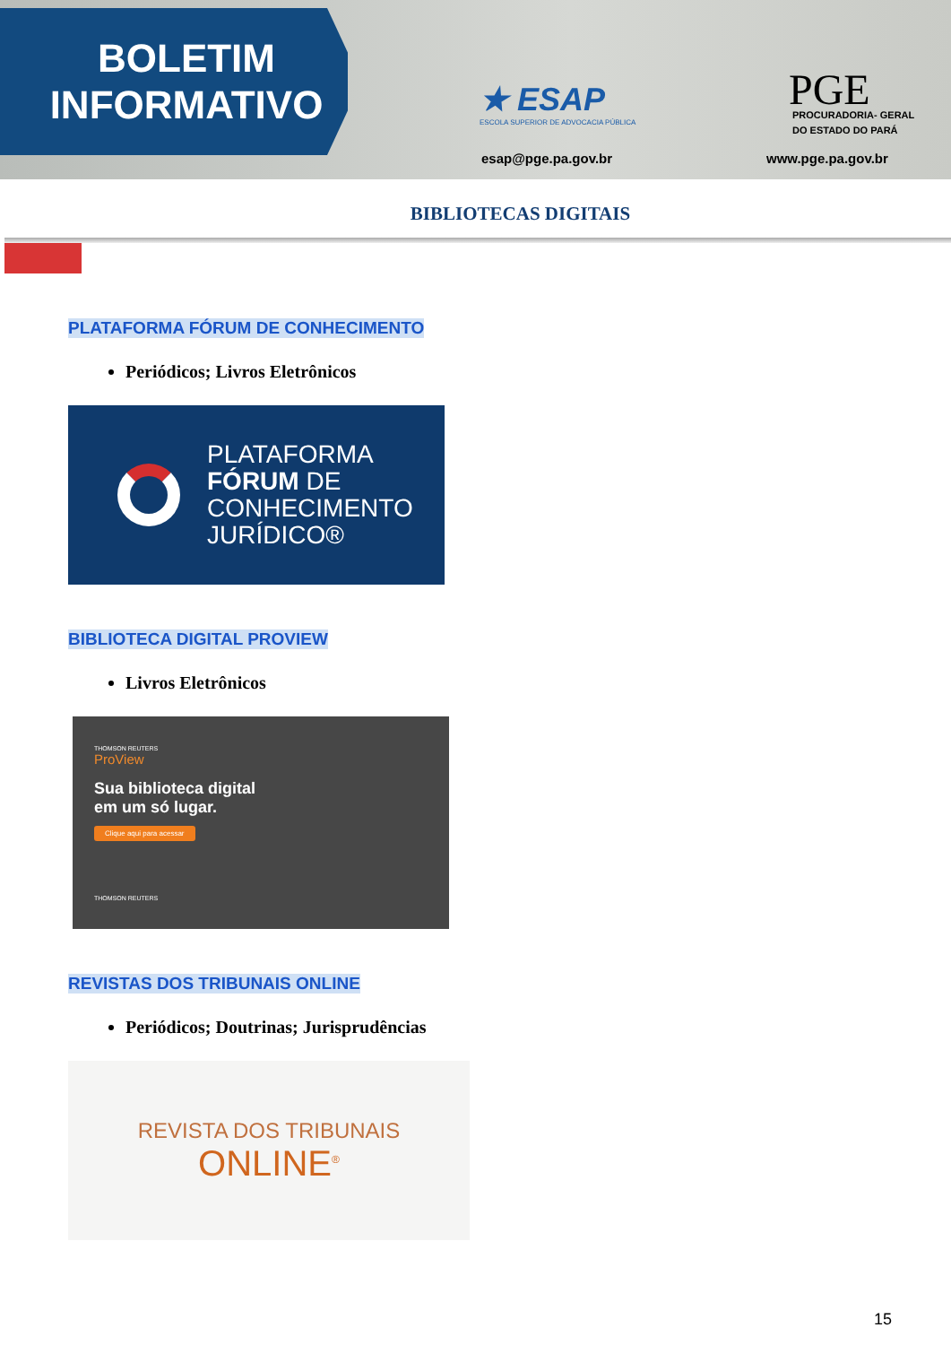BOLETIM
INFORMATIVO
★ ESAP
ESCOLA SUPERIOR DE ADVOCACIA PÚBLICA
esap@pge.pa.gov.br
PGE
PROCURADORIA- GERAL
DO ESTADO DO PARÁ
www.pge.pa.gov.br
BIBLIOTECAS DIGITAIS
PLATAFORMA FÓRUM DE CONHECIMENTO
Periódicos; Livros Eletrônicos
PLATAFORMA
FÓRUM DE
CONHECIMENTO
JURÍDICO®
BIBLIOTECA DIGITAL PROVIEW
Livros Eletrônicos
THOMSON REUTERS
ProView
Sua biblioteca digital
em um só lugar.
Clique aqui para acessar
THOMSON REUTERS
REVISTAS DOS TRIBUNAIS ONLINE
Periódicos; Doutrinas; Jurisprudências
REVISTA DOS TRIBUNAIS
ONLINE<sup>®</sup>
15